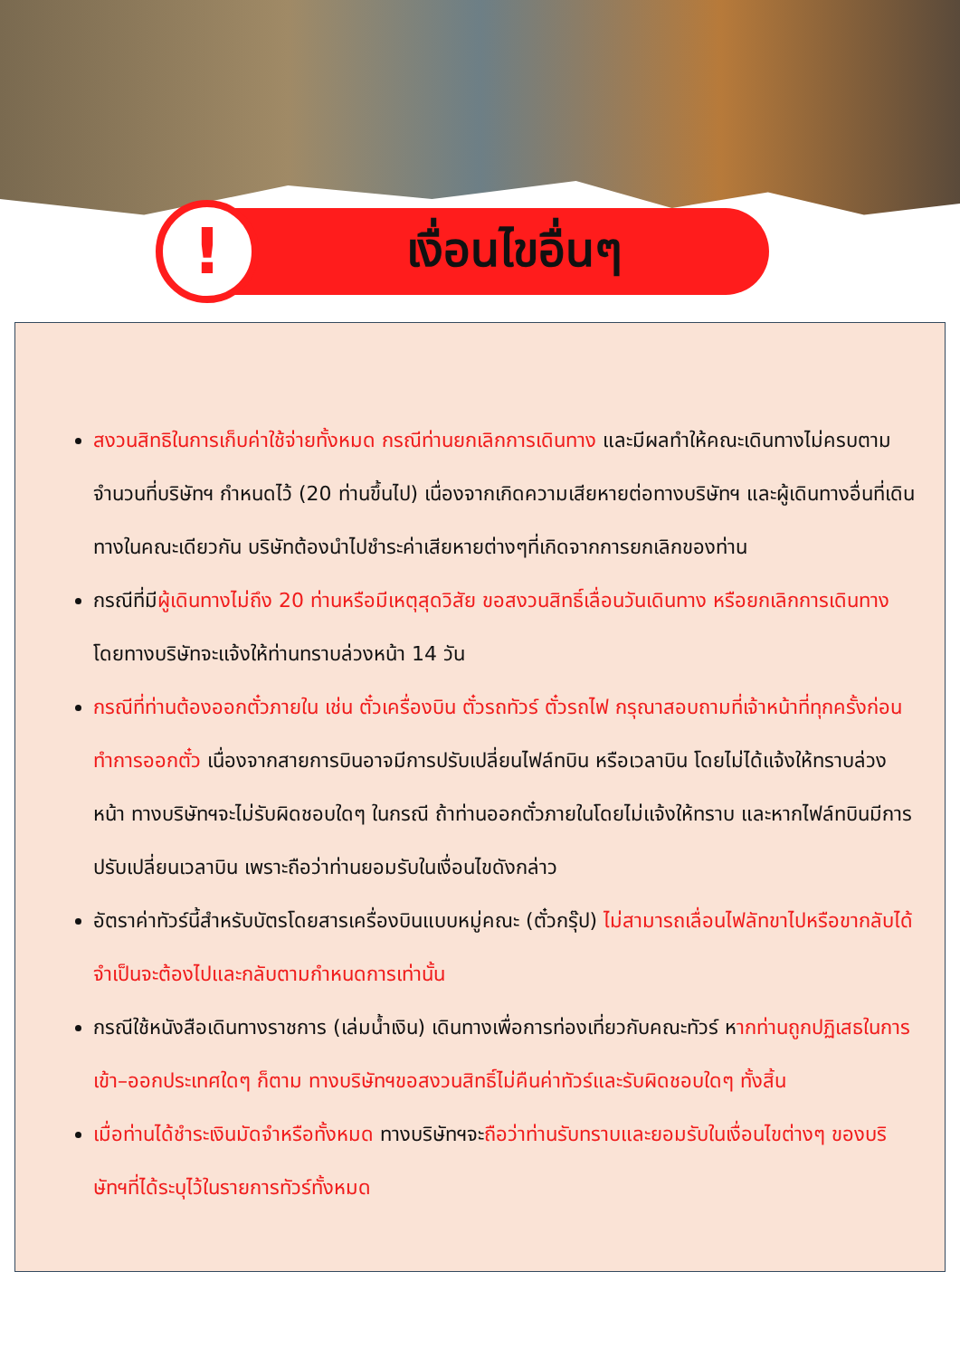!
เงื่อนไขอื่นๆ
สงวนสิทธิในการเก็บค่าใช้จ่ายทั้งหมด กรณีท่านยกเลิกการเดินทาง และมีผลทำให้คณะเดินทางไม่ครบตามจำนวนที่บริษัทฯ กำหนดไว้ (20 ท่านขึ้นไป) เนื่องจากเกิดความเสียหายต่อทางบริษัทฯ และผู้เดินทางอื่นที่เดินทางในคณะเดียวกัน บริษัทต้องนำไปชำระค่าเสียหายต่างๆที่เกิดจากการยกเลิกของท่าน
กรณีที่มีผู้เดินทางไม่ถึง 20 ท่านหรือมีเหตุสุดวิสัย ขอสงวนสิทธิ์เลื่อนวันเดินทาง หรือยกเลิกการเดินทาง โดยทางบริษัทจะแจ้งให้ท่านทราบล่วงหน้า 14 วัน
กรณีที่ท่านต้องออกตั๋วภายใน เช่น ตั๋วเครื่องบิน ตั๋วรถทัวร์ ตั๋วรถไฟ กรุณาสอบถามที่เจ้าหน้าที่ทุกครั้งก่อนทำการออกตั๋ว เนื่องจากสายการบินอาจมีการปรับเปลี่ยนไฟล์ทบิน หรือเวลาบิน โดยไม่ได้แจ้งให้ทราบล่วงหน้า ทางบริษัทฯจะไม่รับผิดชอบใดๆ ในกรณี ถ้าท่านออกตั๋วภายในโดยไม่แจ้งให้ทราบ และหากไฟล์ทบินมีการปรับเปลี่ยนเวลาบิน เพราะถือว่าท่านยอมรับในเงื่อนไขดังกล่าว
อัตราค่าทัวร์นี้สำหรับบัตรโดยสารเครื่องบินแบบหมู่คณะ (ตั๋วกรุ๊ป) ไม่สามารถเลื่อนไฟลัทขาไปหรือขากลับได้ จำเป็นจะต้องไปและกลับตามกำหนดการเท่านั้น
กรณีใช้หนังสือเดินทางราชการ (เล่มน้ำเงิน) เดินทางเพื่อการท่องเที่ยวกับคณะทัวร์ หากท่านถูกปฏิเสธในการเข้า–ออกประเทศใดๆ ก็ตาม ทางบริษัทฯขอสงวนสิทธิ์ไม่คืนค่าทัวร์และรับผิดชอบใดๆ ทั้งสิ้น
เมื่อท่านได้ชำระเงินมัดจำหรือทั้งหมด ทางบริษัทฯจะถือว่าท่านรับทราบและยอมรับในเงื่อนไขต่างๆ ของบริษัทฯที่ได้ระบุไว้ในรายการทัวร์ทั้งหมด